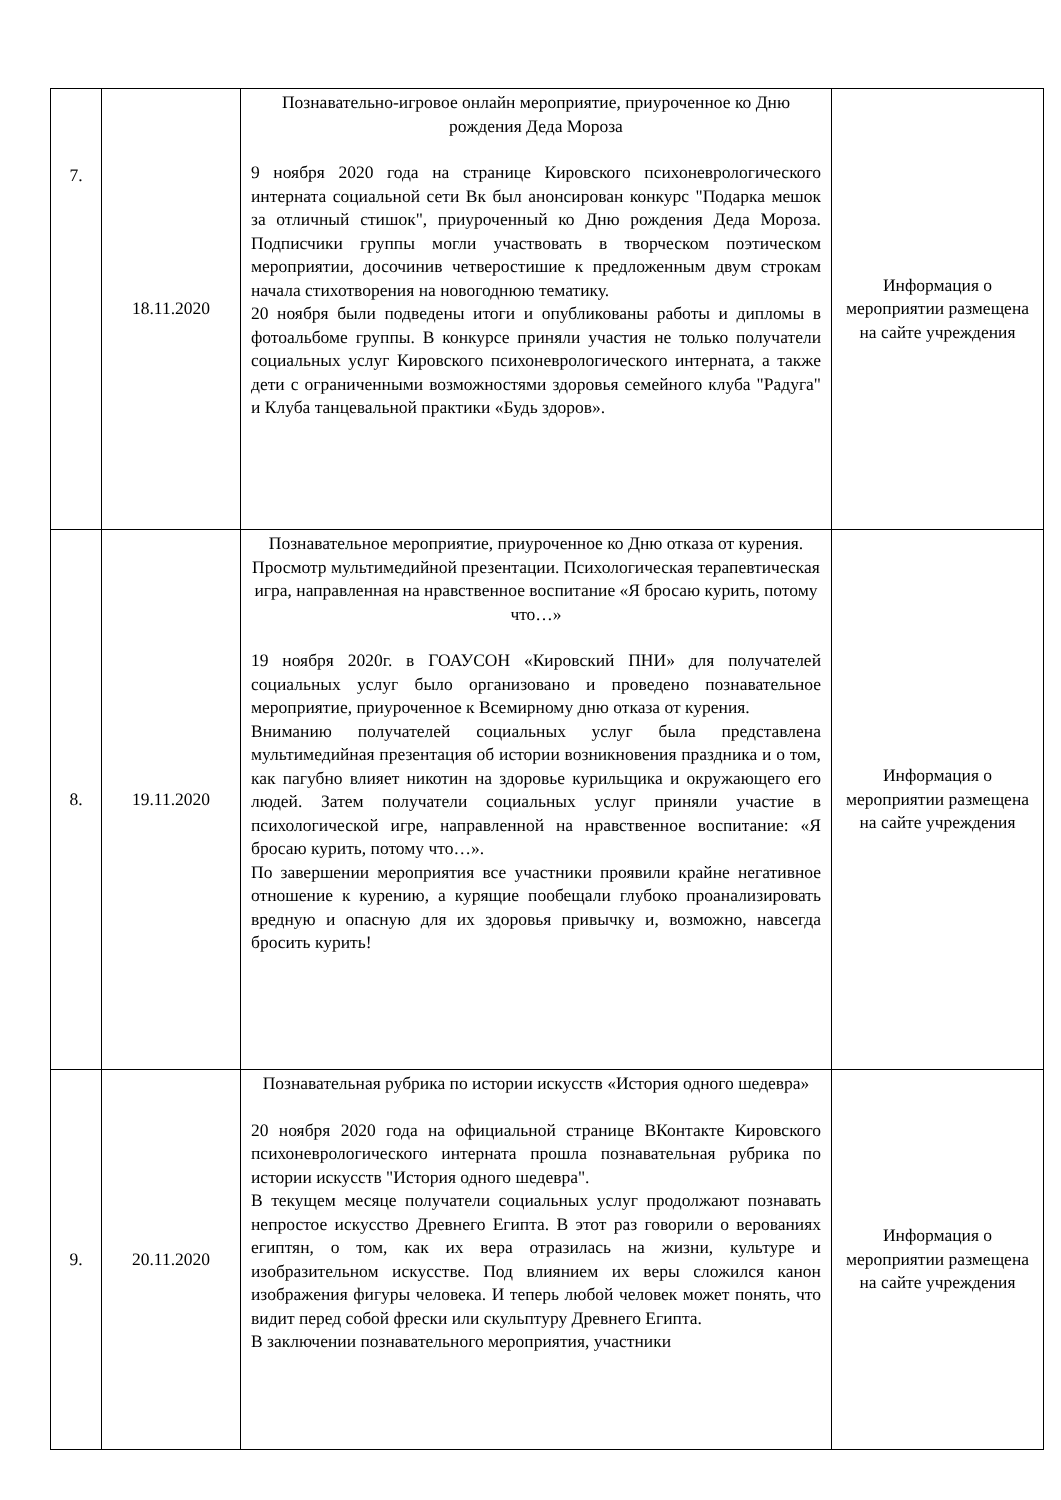| 7. | 18.11.2020 | Познавательно-игровое онлайн мероприятие, приуроченное ко Дню рождения Деда Мороза 9 ноября 2020 года на странице Кировского психоневрологического интерната социальной сети Вк был анонсирован конкурс "Подарка мешок за отличный стишок", приуроченный ко Дню рождения Деда Мороза. Подписчики группы могли участвовать в творческом поэтическом мероприятии, досочинив четверостишие к предложенным двум строкам начала стихотворения на новогоднюю тематику. 20 ноября были подведены итоги и опубликованы работы и дипломы в фотоальбоме группы. В конкурсе приняли участия не только получатели социальных услуг Кировского психоневрологического интерната, а также дети с ограниченными возможностями здоровья семейного клуба "Радуга" и Клуба танцевальной практики «Будь здоров». | Информация о мероприятии размещена на сайте учреждения |
| 8. | 19.11.2020 | Познавательное мероприятие, приуроченное ко Дню отказа от курения. Просмотр мультимедийной презентации. Психологическая терапевтическая игра, направленная на нравственное воспитание «Я бросаю курить, потому что…» 19 ноября 2020г. в ГОАУСОН «Кировский ПНИ» для получателей социальных услуг было организовано и проведено познавательное мероприятие, приуроченное к Всемирному дню отказа от курения. Вниманию получателей социальных услуг была представлена мультимедийная презентация об истории возникновения праздника и о том, как пагубно влияет никотин на здоровье курильщика и окружающего его людей. Затем получатели социальных услуг приняли участие в психологической игре, направленной на нравственное воспитание: «Я бросаю курить, потому что…». По завершении мероприятия все участники проявили крайне негативное отношение к курению, а курящие пообещали глубоко проанализировать вредную и опасную для их здоровья привычку и, возможно, навсегда бросить курить! | Информация о мероприятии размещена на сайте учреждения |
| 9. | 20.11.2020 | Познавательная рубрика по истории искусств «История одного шедевра» 20 ноября 2020 года на официальной странице ВКонтакте Кировского психоневрологического интерната прошла познавательная рубрика по истории искусств "История одного шедевра". В текущем месяце получатели социальных услуг продолжают познавать непростое искусство Древнего Египта. В этот раз говорили о верованиях египтян, о том, как их вера отразилась на жизни, культуре и изобразительном искусстве. Под влиянием их веры сложился канон изображения фигуры человека. И теперь любой человек может понять, что видит перед собой фрески или скульптуру Древнего Египта. В заключении познавательного мероприятия, участники | Информация о мероприятии размещена на сайте учреждения |